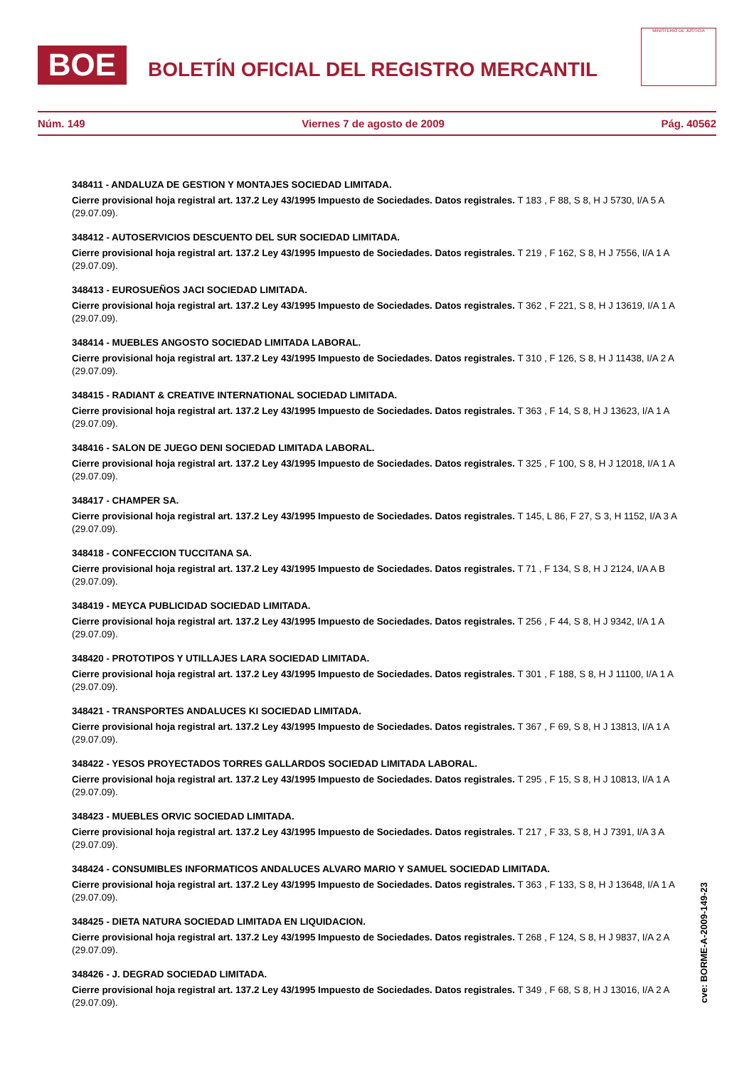BOE
BOLETÍN OFICIAL DEL REGISTRO MERCANTIL
MINISTERIO DE JUSTICIA
Núm. 149 Viernes 7 de agosto de 2009 Pág. 40562
348411 - ANDALUZA DE GESTION Y MONTAJES SOCIEDAD LIMITADA.
Cierre provisional hoja registral art. 137.2 Ley 43/1995 Impuesto de Sociedades. Datos registrales. T 183 , F 88, S 8, H J 5730, I/A 5 A (29.07.09).
348412 - AUTOSERVICIOS DESCUENTO DEL SUR SOCIEDAD LIMITADA.
Cierre provisional hoja registral art. 137.2 Ley 43/1995 Impuesto de Sociedades. Datos registrales. T 219 , F 162, S 8, H J 7556, I/A 1 A (29.07.09).
348413 - EUROSUEÑOS JACI SOCIEDAD LIMITADA.
Cierre provisional hoja registral art. 137.2 Ley 43/1995 Impuesto de Sociedades. Datos registrales. T 362 , F 221, S 8, H J 13619, I/A 1 A (29.07.09).
348414 - MUEBLES ANGOSTO SOCIEDAD LIMITADA LABORAL.
Cierre provisional hoja registral art. 137.2 Ley 43/1995 Impuesto de Sociedades. Datos registrales. T 310 , F 126, S 8, H J 11438, I/A 2 A (29.07.09).
348415 - RADIANT & CREATIVE INTERNATIONAL SOCIEDAD LIMITADA.
Cierre provisional hoja registral art. 137.2 Ley 43/1995 Impuesto de Sociedades. Datos registrales. T 363 , F 14, S 8, H J 13623, I/A 1 A (29.07.09).
348416 - SALON DE JUEGO DENI SOCIEDAD LIMITADA LABORAL.
Cierre provisional hoja registral art. 137.2 Ley 43/1995 Impuesto de Sociedades. Datos registrales. T 325 , F 100, S 8, H J 12018, I/A 1 A (29.07.09).
348417 - CHAMPER SA.
Cierre provisional hoja registral art. 137.2 Ley 43/1995 Impuesto de Sociedades. Datos registrales. T 145, L 86, F 27, S 3, H 1152, I/A 3 A (29.07.09).
348418 - CONFECCION TUCCITANA SA.
Cierre provisional hoja registral art. 137.2 Ley 43/1995 Impuesto de Sociedades. Datos registrales. T 71 , F 134, S 8, H J 2124, I/A A B (29.07.09).
348419 - MEYCA PUBLICIDAD SOCIEDAD LIMITADA.
Cierre provisional hoja registral art. 137.2 Ley 43/1995 Impuesto de Sociedades. Datos registrales. T 256 , F 44, S 8, H J 9342, I/A 1 A (29.07.09).
348420 - PROTOTIPOS Y UTILLAJES LARA SOCIEDAD LIMITADA.
Cierre provisional hoja registral art. 137.2 Ley 43/1995 Impuesto de Sociedades. Datos registrales. T 301 , F 188, S 8, H J 11100, I/A 1 A (29.07.09).
348421 - TRANSPORTES ANDALUCES KI SOCIEDAD LIMITADA.
Cierre provisional hoja registral art. 137.2 Ley 43/1995 Impuesto de Sociedades. Datos registrales. T 367 , F 69, S 8, H J 13813, I/A 1 A (29.07.09).
348422 - YESOS PROYECTADOS TORRES GALLARDOS SOCIEDAD LIMITADA LABORAL.
Cierre provisional hoja registral art. 137.2 Ley 43/1995 Impuesto de Sociedades. Datos registrales. T 295 , F 15, S 8, H J 10813, I/A 1 A (29.07.09).
348423 - MUEBLES ORVIC SOCIEDAD LIMITADA.
Cierre provisional hoja registral art. 137.2 Ley 43/1995 Impuesto de Sociedades. Datos registrales. T 217 , F 33, S 8, H J 7391, I/A 3 A (29.07.09).
348424 - CONSUMIBLES INFORMATICOS ANDALUCES ALVARO MARIO Y SAMUEL SOCIEDAD LIMITADA.
Cierre provisional hoja registral art. 137.2 Ley 43/1995 Impuesto de Sociedades. Datos registrales. T 363 , F 133, S 8, H J 13648, I/A 1 A (29.07.09).
348425 - DIETA NATURA SOCIEDAD LIMITADA EN LIQUIDACION.
Cierre provisional hoja registral art. 137.2 Ley 43/1995 Impuesto de Sociedades. Datos registrales. T 268 , F 124, S 8, H J 9837, I/A 2 A (29.07.09).
348426 - J. DEGRAD SOCIEDAD LIMITADA.
Cierre provisional hoja registral art. 137.2 Ley 43/1995 Impuesto de Sociedades. Datos registrales. T 349 , F 68, S 8, H J 13016, I/A 2 A (29.07.09).
cve: BORME-A-2009-149-23